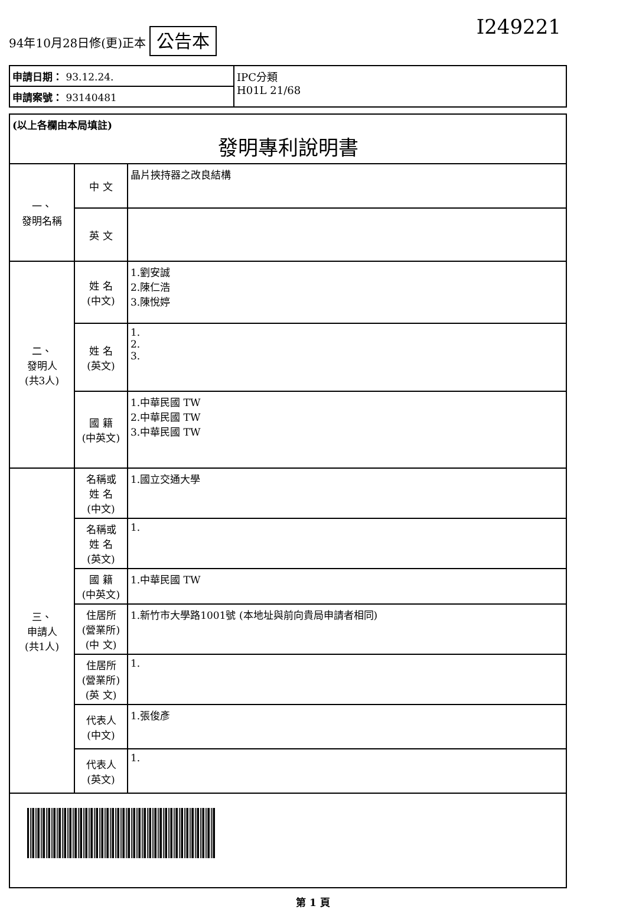94年10月28日修(更)正本 公告本
I249221
| 申請日期： 93.12.24. | IPC分類 H01L 21/68 |
| 申請案號： 93140481 | |
| (以上各欄由本局填註) 發明專利說明書 | | |
| 一、 發明名稱 | 中 文 | 晶片挾持器之改良結構 |
| | 英 文 | |
| 二、 發明人 (共3人) | 姓 名 (中文) | 1.劉安誠 2.陳仁浩 3.陳悅婷 |
| | 姓 名 (英文) | 1. 2. 3. |
| | 國 籍 (中英文) | 1.中華民國 TW 2.中華民國 TW 3.中華民國 TW |
| 三、 申請人 (共1人) | 名稱或 姓 名 (中文) | 1.國立交通大學 |
| | 名稱或 姓 名 (英文) | 1. |
| | 國 籍 (中英文) | 1.中華民國 TW |
| | 住居所 (營業所) (中 文) | 1.新竹市大學路1001號 (本地址與前向貴局申請者相同) |
| | 住居所 (營業所) (英 文) | 1. |
| | 代表人 (中文) | 1.張俊彥 |
| | 代表人 (英文) | 1. |
第 1 頁